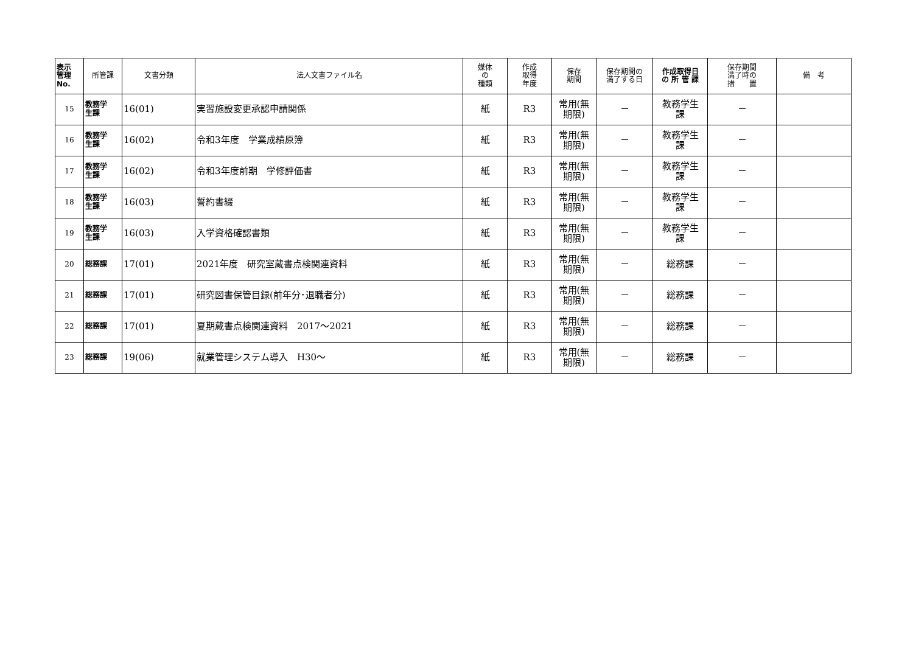| 表示 管理 No. | 所管課 | 文書分類 | 法人文書ファイル名 | 媒体 の 種類 | 作成 取得 年度 | 保存 期間 | 保存期間の 満了する日 | 作成取得日 の 所 管 課 | 保存期間 満了時の 措 置 | 備 考 |
| --- | --- | --- | --- | --- | --- | --- | --- | --- | --- | --- |
| 15 | 教務学 生課 | 16(01) | 実習施設変更承認申請関係 | 紙 | R3 | 常用(無 期限) | － | 教務学生 課 | － | |
| 16 | 教務学 生課 | 16(02) | 令和3年度 学業成績原簿 | 紙 | R3 | 常用(無 期限) | － | 教務学生 課 | － | |
| 17 | 教務学 生課 | 16(02) | 令和3年度前期 学修評価書 | 紙 | R3 | 常用(無 期限) | － | 教務学生 課 | － | |
| 18 | 教務学 生課 | 16(03) | 誓約書綴 | 紙 | R3 | 常用(無 期限) | － | 教務学生 課 | － | |
| 19 | 教務学 生課 | 16(03) | 入学資格確認書類 | 紙 | R3 | 常用(無 期限) | － | 教務学生 課 | － | |
| 20 | 総務課 | 17(01) | 2021年度 研究室蔵書点検関連資料 | 紙 | R3 | 常用(無 期限) | － | 総務課 | － | |
| 21 | 総務課 | 17(01) | 研究図書保管目録(前年分･退職者分) | 紙 | R3 | 常用(無 期限) | － | 総務課 | － | |
| 22 | 総務課 | 17(01) | 夏期蔵書点検関連資料 2017～2021 | 紙 | R3 | 常用(無 期限) | － | 総務課 | － | |
| 23 | 総務課 | 19(06) | 就業管理システム導入 H30～ | 紙 | R3 | 常用(無 期限) | － | 総務課 | － | |